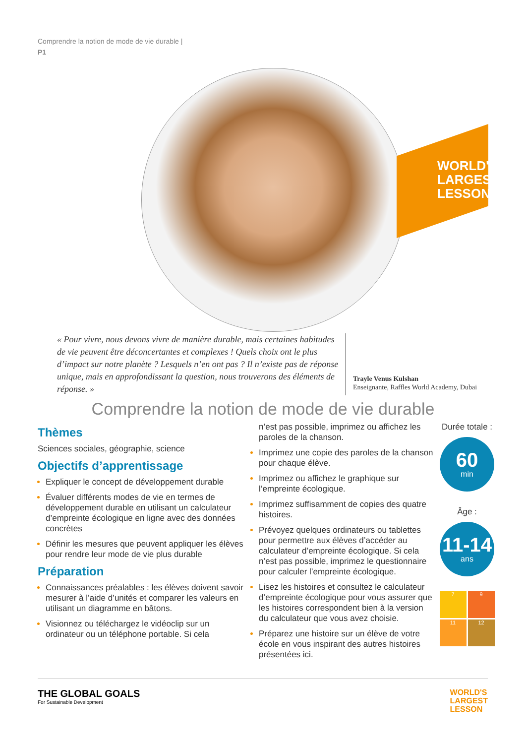Comprendre la notion de mode de vie durable |
P1
WORLD'S
LARGEST
LESSON
« Pour vivre, nous devons vivre de manière durable, mais certaines habitudes de vie peuvent être déconcertantes et complexes ! Quels choix ont le plus d’impact sur notre planète ? Lesquels n’en ont pas ? Il n’existe pas de réponse unique, mais en approfondissant la question, nous trouverons des éléments de réponse. »
Trayle Venus Kulshan
Enseignante, Raffles World Academy, Dubai
Comprendre la notion de mode de vie durable
Thèmes
Sciences sociales, géographie, science
Objectifs d’apprentissage
Expliquer le concept de développement durable
Évaluer différents modes de vie en termes de développement durable en utilisant un calculateur d’empreinte écologique en ligne avec des données concrètes
Définir les mesures que peuvent appliquer les élèves pour rendre leur mode de vie plus durable
Préparation
Connaissances préalables : les élèves doivent savoir mesurer à l’aide d’unités et comparer les valeurs en utilisant un diagramme en bâtons.
Visionnez ou téléchargez le vidéoclip sur un ordinateur ou un téléphone portable. Si cela
n’est pas possible, imprimez ou affichez les paroles de la chanson.
Imprimez une copie des paroles de la chanson pour chaque élève.
Imprimez ou affichez le graphique sur l’empreinte écologique.
Imprimez suffisamment de copies des quatre histoires.
Prévoyez quelques ordinateurs ou tablettes pour permettre aux élèves d’accéder au calculateur d’empreinte écologique. Si cela n’est pas possible, imprimez le questionnaire pour calculer l’empreinte écologique.
Lisez les histoires et consultez le calculateur d’empreinte écologique pour vous assurer que les histoires correspondent bien à la version du calculateur que vous avez choisie.
Préparez une histoire sur un élève de votre école en vous inspirant des autres histoires présentées ici.
Durée totale :
60
min
Âge :
11-14
ans
7
9
11
12
THE GLOBAL GOALS
For Sustainable Development
WORLD'S
LARGEST
LESSON